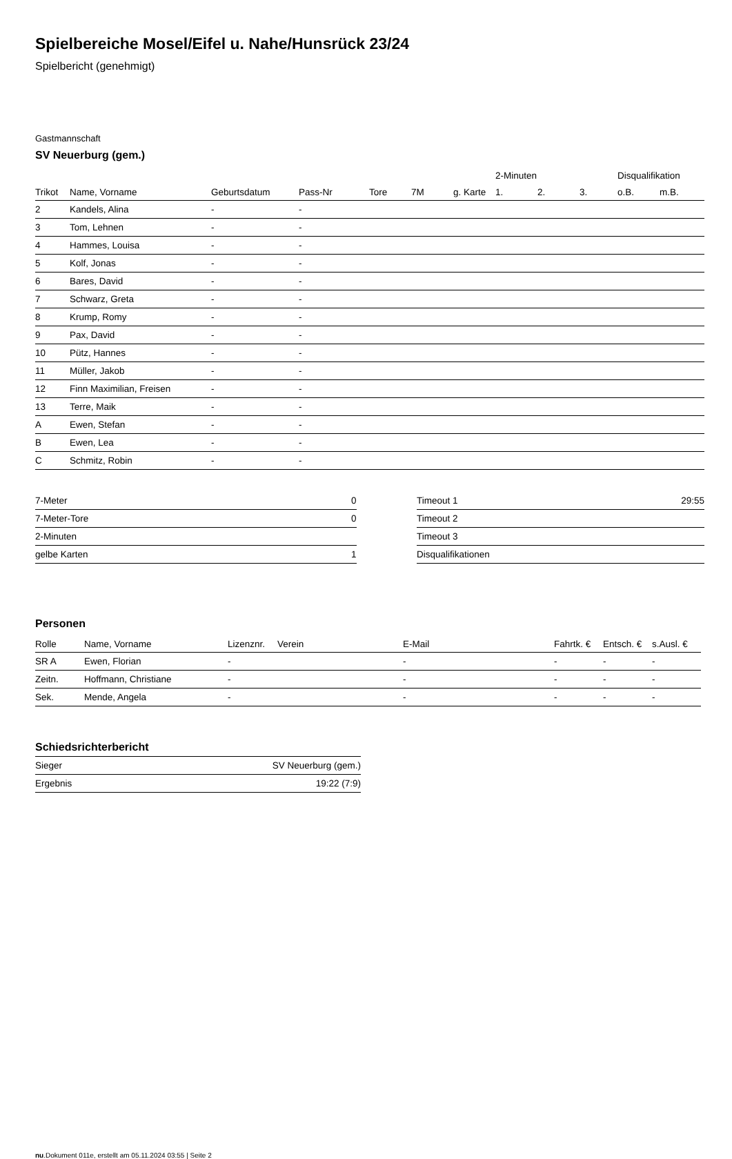Spielbereiche Mosel/Eifel u. Nahe/Hunsrück 23/24
Spielbericht (genehmigt)
Gastmannschaft
SV Neuerburg (gem.)
| | | | | | | | 2-Minuten | | | Disqualifikation | |
| --- | --- | --- | --- | --- | --- | --- | --- | --- | --- | --- | --- |
| Trikot | Name, Vorname | Geburtsdatum | Pass-Nr | Tore | 7M | g. Karte | 1. | 2. | 3. | o.B. | m.B. |
| 2 | Kandels, Alina | - | - | | | | | | | | |
| 3 | Tom, Lehnen | - | - | | | | | | | | |
| 4 | Hammes, Louisa | - | - | | | | | | | | |
| 5 | Kolf, Jonas | - | - | | | | | | | | |
| 6 | Bares, David | - | - | | | | | | | | |
| 7 | Schwarz, Greta | - | - | | | | | | | | |
| 8 | Krump, Romy | - | - | | | | | | | | |
| 9 | Pax, David | - | - | | | | | | | | |
| 10 | Pütz, Hannes | - | - | | | | | | | | |
| 11 | Müller, Jakob | - | - | | | | | | | | |
| 12 | Finn Maximilian, Freisen | - | - | | | | | | | | |
| 13 | Terre, Maik | - | - | | | | | | | | |
| A | Ewen, Stefan | - | - | | | | | | | | |
| B | Ewen, Lea | - | - | | | | | | | | |
| C | Schmitz, Robin | - | - | | | | | | | | |
| 7-Meter | 0 |
| 7-Meter-Tore | 0 |
| 2-Minuten | |
| gelbe Karten | 1 |
| Timeout 1 | 29:55 |
| Timeout 2 | |
| Timeout 3 | |
| Disqualifikationen | |
Personen
| Rolle | Name, Vorname | Lizenznr. | Verein | E-Mail | Fahrtk. € | Entsch. € | s.Ausl. € |
| --- | --- | --- | --- | --- | --- | --- | --- |
| SR A | Ewen, Florian | - | | - | - | - | - |
| Zeitn. | Hoffmann, Christiane | - | | - | - | - | - |
| Sek. | Mende, Angela | - | | - | - | - | - |
Schiedsrichterbericht
| Sieger | SV Neuerburg (gem.) |
| Ergebnis | 19:22 (7:9) |
nu.Dokument 011e, erstellt am 05.11.2024 03:55 | Seite 2